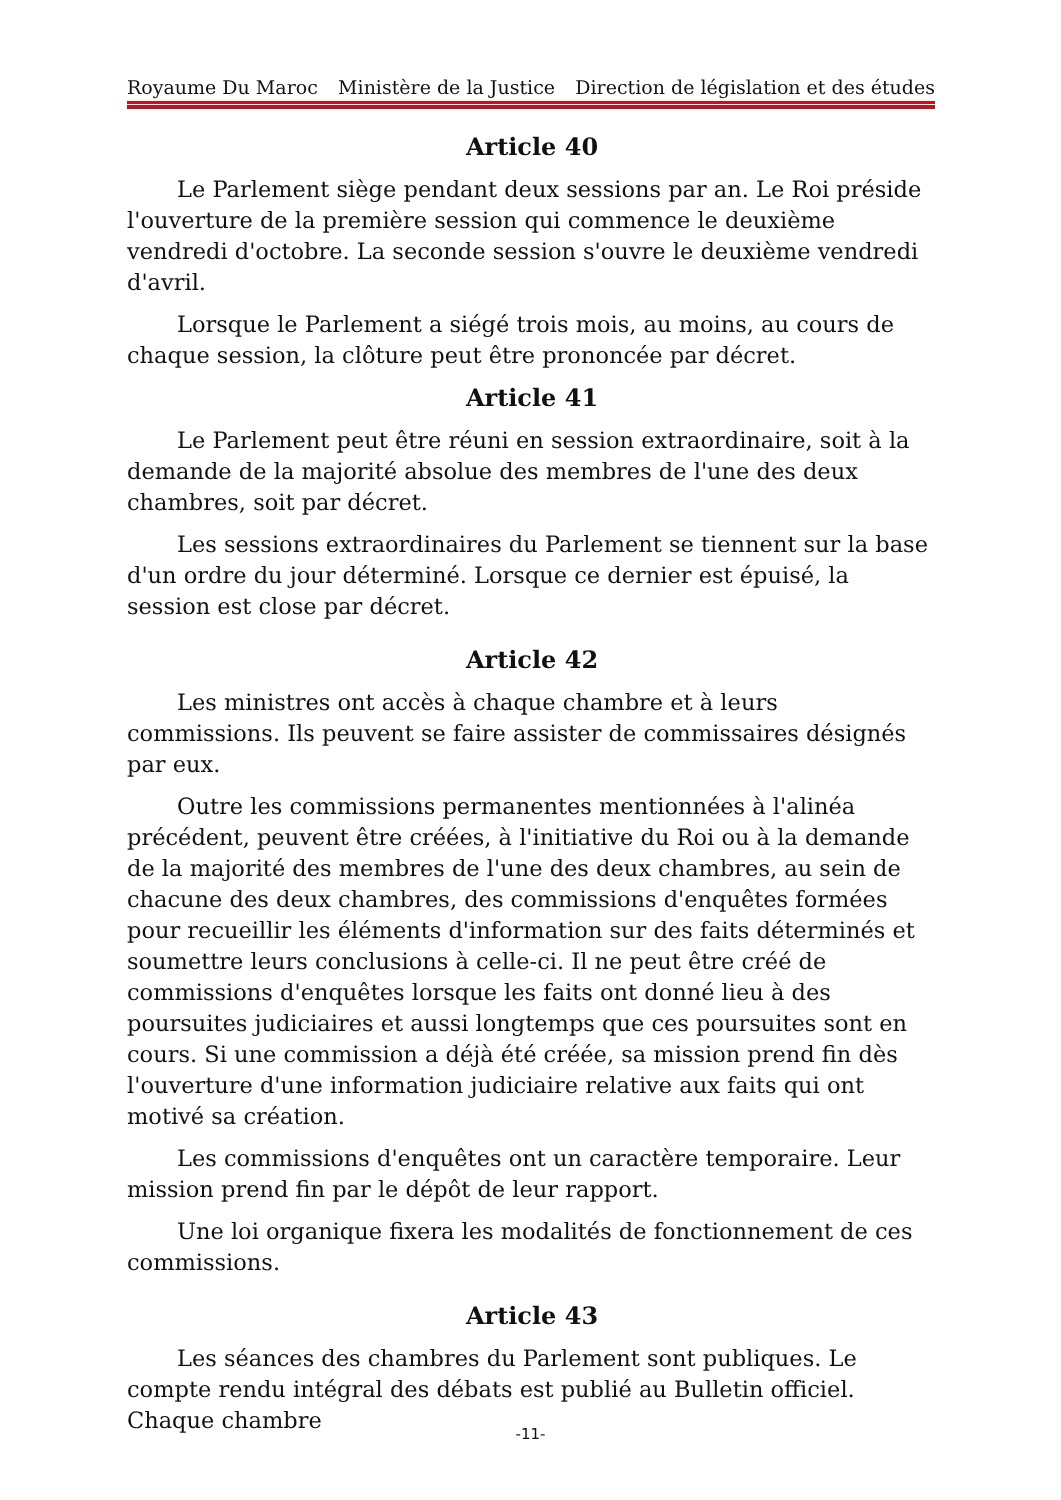Royaume Du Maroc Ministère de la Justice Direction de législation et des études
Article 40
Le Parlement siège pendant deux sessions par an. Le Roi préside l'ouverture de la première session qui commence le deuxième vendredi d'octobre. La seconde session s'ouvre le deuxième vendredi d'avril.
Lorsque le Parlement a siégé trois mois, au moins, au cours de chaque session, la clôture peut être prononcée par décret.
Article 41
Le Parlement peut être réuni en session extraordinaire, soit à la demande de la majorité absolue des membres de l'une des deux chambres, soit par décret.
Les sessions extraordinaires du Parlement se tiennent sur la base d'un ordre du jour déterminé. Lorsque ce dernier est épuisé, la session est close par décret.
Article 42
Les ministres ont accès à chaque chambre et à leurs commissions. Ils peuvent se faire assister de commissaires désignés par eux.
Outre les commissions permanentes mentionnées à l'alinéa précédent, peuvent être créées, à l'initiative du Roi ou à la demande de la majorité des membres de l'une des deux chambres, au sein de chacune des deux chambres, des commissions d'enquêtes formées pour recueillir les éléments d'information sur des faits déterminés et soumettre leurs conclusions à celle-ci. Il ne peut être créé de commissions d'enquêtes lorsque les faits ont donné lieu à des poursuites judiciaires et aussi longtemps que ces poursuites sont en cours. Si une commission a déjà été créée, sa mission prend fin dès l'ouverture d'une information judiciaire relative aux faits qui ont motivé sa création.
Les commissions d'enquêtes ont un caractère temporaire. Leur mission prend fin par le dépôt de leur rapport.
Une loi organique fixera les modalités de fonctionnement de ces commissions.
Article 43
Les séances des chambres du Parlement sont publiques. Le compte rendu intégral des débats est publié au Bulletin officiel. Chaque chambre
-11-